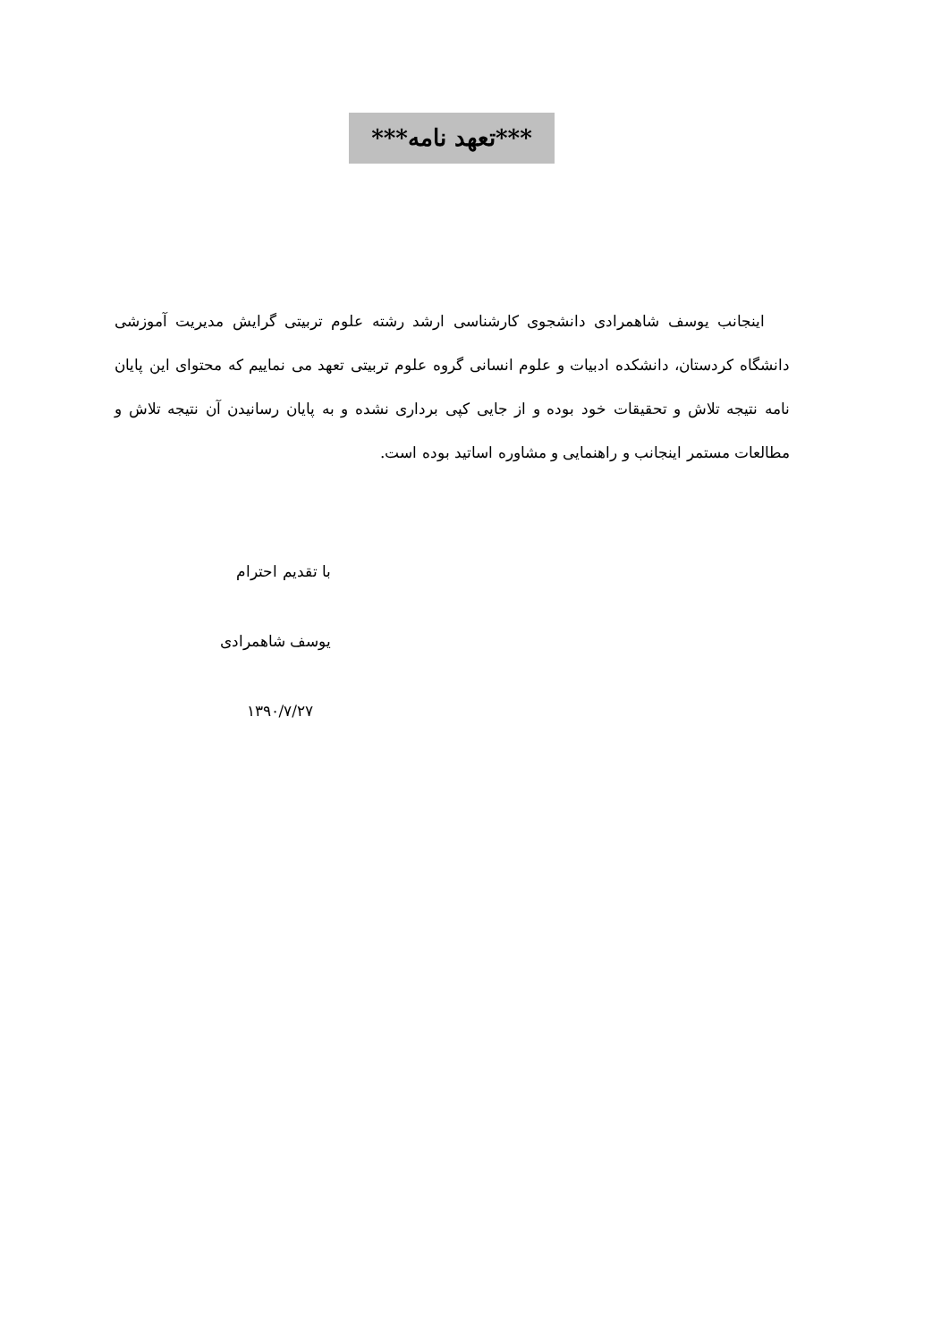***تعهد نامه***
اینجانب یوسف شاهمرادی دانشجوی کارشناسی ارشد رشته علوم تربیتی گرایش مدیریت آموزشی دانشگاه کردستان، دانشکده ادبیات و علوم انسانی گروه علوم تربیتی تعهد می نماییم که محتوای این پایان نامه نتیجه تلاش و تحقیقات خود بوده و از جایی کپی برداری نشده و به پایان رسانیدن آن نتیجه تلاش و مطالعات مستمر اینجانب و راهنمایی و مشاوره اساتید بوده است.
با تقدیم احترام
یوسف شاهمرادی
۱۳۹۰/۷/۲۷